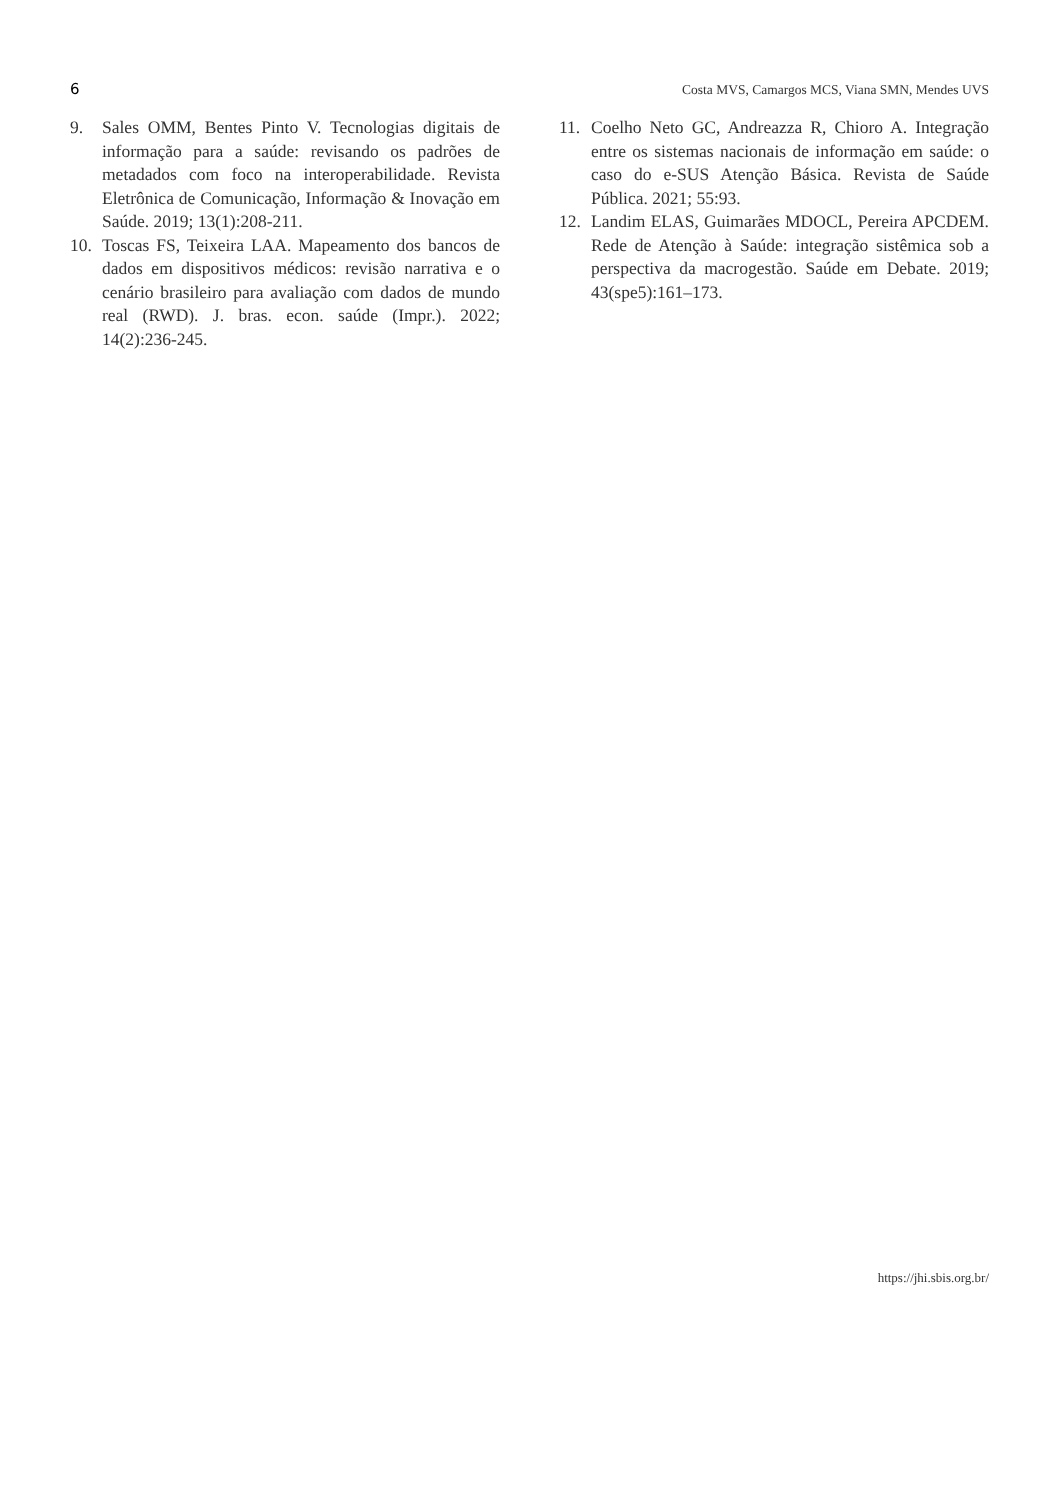6 Costa MVS, Camargos MCS, Viana SMN, Mendes UVS
9. Sales OMM, Bentes Pinto V. Tecnologias digitais de informação para a saúde: revisando os padrões de metadados com foco na interoperabilidade. Revista Eletrônica de Comunicação, Informação & Inovação em Saúde. 2019; 13(1):208-211.
10. Toscas FS, Teixeira LAA. Mapeamento dos bancos de dados em dispositivos médicos: revisão narrativa e o cenário brasileiro para avaliação com dados de mundo real (RWD). J. bras. econ. saúde (Impr.). 2022; 14(2):236-245.
11. Coelho Neto GC, Andreazza R, Chioro A. Integração entre os sistemas nacionais de informação em saúde: o caso do e-SUS Atenção Básica. Revista de Saúde Pública. 2021; 55:93.
12. Landim ELAS, Guimarães MDOCL, Pereira APCDEM. Rede de Atenção à Saúde: integração sistêmica sob a perspectiva da macrogestão. Saúde em Debate. 2019; 43(spe5):161–173.
https://jhi.sbis.org.br/